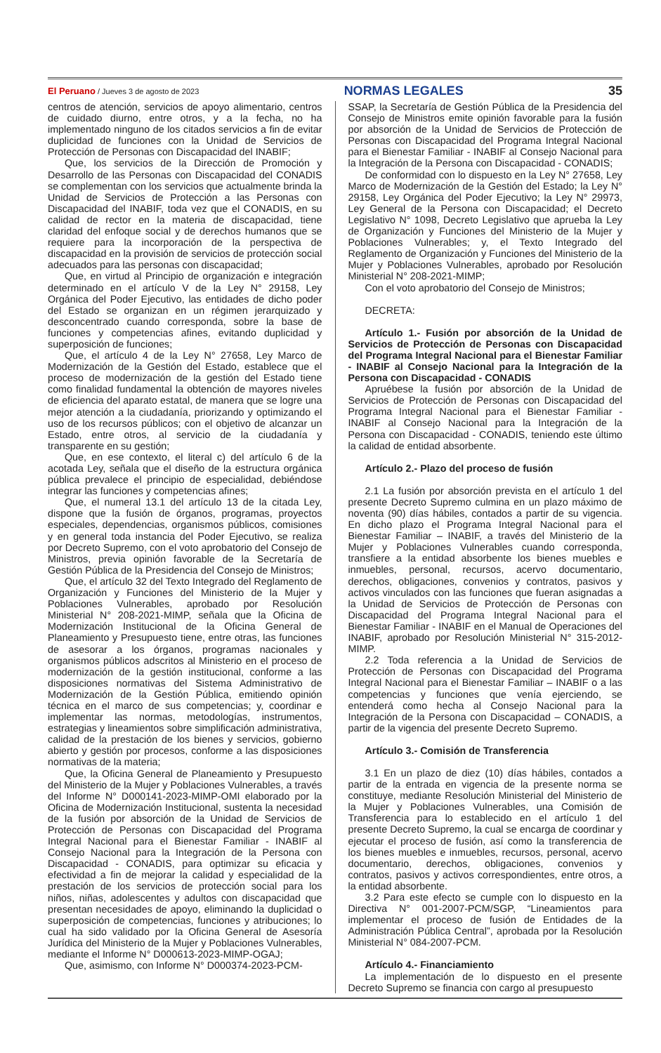El Peruano / Jueves 3 de agosto de 2023 NORMAS LEGALES 35
centros de atención, servicios de apoyo alimentario, centros de cuidado diurno, entre otros, y a la fecha, no ha implementado ninguno de los citados servicios a fin de evitar duplicidad de funciones con la Unidad de Servicios de Protección de Personas con Discapacidad del INABIF;
Que, los servicios de la Dirección de Promoción y Desarrollo de las Personas con Discapacidad del CONADIS se complementan con los servicios que actualmente brinda la Unidad de Servicios de Protección a las Personas con Discapacidad del INABIF, toda vez que el CONADIS, en su calidad de rector en la materia de discapacidad, tiene claridad del enfoque social y de derechos humanos que se requiere para la incorporación de la perspectiva de discapacidad en la provisión de servicios de protección social adecuados para las personas con discapacidad;
Que, en virtud al Principio de organización e integración determinado en el artículo V de la Ley N° 29158, Ley Orgánica del Poder Ejecutivo, las entidades de dicho poder del Estado se organizan en un régimen jerarquizado y desconcentrado cuando corresponda, sobre la base de funciones y competencias afines, evitando duplicidad y superposición de funciones;
Que, el artículo 4 de la Ley N° 27658, Ley Marco de Modernización de la Gestión del Estado, establece que el proceso de modernización de la gestión del Estado tiene como finalidad fundamental la obtención de mayores niveles de eficiencia del aparato estatal, de manera que se logre una mejor atención a la ciudadanía, priorizando y optimizando el uso de los recursos públicos; con el objetivo de alcanzar un Estado, entre otros, al servicio de la ciudadanía y transparente en su gestión;
Que, en ese contexto, el literal c) del artículo 6 de la acotada Ley, señala que el diseño de la estructura orgánica pública prevalece el principio de especialidad, debiéndose integrar las funciones y competencias afines;
Que, el numeral 13.1 del artículo 13 de la citada Ley, dispone que la fusión de órganos, programas, proyectos especiales, dependencias, organismos públicos, comisiones y en general toda instancia del Poder Ejecutivo, se realiza por Decreto Supremo, con el voto aprobatorio del Consejo de Ministros, previa opinión favorable de la Secretaría de Gestión Pública de la Presidencia del Consejo de Ministros;
Que, el artículo 32 del Texto Integrado del Reglamento de Organización y Funciones del Ministerio de la Mujer y Poblaciones Vulnerables, aprobado por Resolución Ministerial N° 208-2021-MIMP, señala que la Oficina de Modernización Institucional de la Oficina General de Planeamiento y Presupuesto tiene, entre otras, las funciones de asesorar a los órganos, programas nacionales y organismos públicos adscritos al Ministerio en el proceso de modernización de la gestión institucional, conforme a las disposiciones normativas del Sistema Administrativo de Modernización de la Gestión Pública, emitiendo opinión técnica en el marco de sus competencias; y, coordinar e implementar las normas, metodologías, instrumentos, estrategias y lineamientos sobre simplificación administrativa, calidad de la prestación de los bienes y servicios, gobierno abierto y gestión por procesos, conforme a las disposiciones normativas de la materia;
Que, la Oficina General de Planeamiento y Presupuesto del Ministerio de la Mujer y Poblaciones Vulnerables, a través del Informe N° D000141-2023-MIMP-OMI elaborado por la Oficina de Modernización Institucional, sustenta la necesidad de la fusión por absorción de la Unidad de Servicios de Protección de Personas con Discapacidad del Programa Integral Nacional para el Bienestar Familiar - INABIF al Consejo Nacional para la Integración de la Persona con Discapacidad - CONADIS, para optimizar su eficacia y efectividad a fin de mejorar la calidad y especialidad de la prestación de los servicios de protección social para los niños, niñas, adolescentes y adultos con discapacidad que presentan necesidades de apoyo, eliminando la duplicidad o superposición de competencias, funciones y atribuciones; lo cual ha sido validado por la Oficina General de Asesoría Jurídica del Ministerio de la Mujer y Poblaciones Vulnerables, mediante el Informe N° D000613-2023-MIMP-OGAJ;
Que, asimismo, con Informe N° D000374-2023-PCM-
SSAP, la Secretaría de Gestión Pública de la Presidencia del Consejo de Ministros emite opinión favorable para la fusión por absorción de la Unidad de Servicios de Protección de Personas con Discapacidad del Programa Integral Nacional para el Bienestar Familiar - INABIF al Consejo Nacional para la Integración de la Persona con Discapacidad - CONADIS;
De conformidad con lo dispuesto en la Ley N° 27658, Ley Marco de Modernización de la Gestión del Estado; la Ley N° 29158, Ley Orgánica del Poder Ejecutivo; la Ley N° 29973, Ley General de la Persona con Discapacidad; el Decreto Legislativo N° 1098, Decreto Legislativo que aprueba la Ley de Organización y Funciones del Ministerio de la Mujer y Poblaciones Vulnerables; y, el Texto Integrado del Reglamento de Organización y Funciones del Ministerio de la Mujer y Poblaciones Vulnerables, aprobado por Resolución Ministerial N° 208-2021-MIMP;
Con el voto aprobatorio del Consejo de Ministros;
DECRETA:
Artículo 1.- Fusión por absorción de la Unidad de Servicios de Protección de Personas con Discapacidad del Programa Integral Nacional para el Bienestar Familiar - INABIF al Consejo Nacional para la Integración de la Persona con Discapacidad - CONADIS
Apruébese la fusión por absorción de la Unidad de Servicios de Protección de Personas con Discapacidad del Programa Integral Nacional para el Bienestar Familiar - INABIF al Consejo Nacional para la Integración de la Persona con Discapacidad - CONADIS, teniendo este último la calidad de entidad absorbente.
Artículo 2.- Plazo del proceso de fusión
2.1 La fusión por absorción prevista en el artículo 1 del presente Decreto Supremo culmina en un plazo máximo de noventa (90) días hábiles, contados a partir de su vigencia. En dicho plazo el Programa Integral Nacional para el Bienestar Familiar – INABIF, a través del Ministerio de la Mujer y Poblaciones Vulnerables cuando corresponda, transfiere a la entidad absorbente los bienes muebles e inmuebles, personal, recursos, acervo documentario, derechos, obligaciones, convenios y contratos, pasivos y activos vinculados con las funciones que fueran asignadas a la Unidad de Servicios de Protección de Personas con Discapacidad del Programa Integral Nacional para el Bienestar Familiar - INABIF en el Manual de Operaciones del INABIF, aprobado por Resolución Ministerial N° 315-2012-MIMP.
2.2 Toda referencia a la Unidad de Servicios de Protección de Personas con Discapacidad del Programa Integral Nacional para el Bienestar Familiar – INABIF o a las competencias y funciones que venía ejerciendo, se entenderá como hecha al Consejo Nacional para la Integración de la Persona con Discapacidad – CONADIS, a partir de la vigencia del presente Decreto Supremo.
Artículo 3.- Comisión de Transferencia
3.1 En un plazo de diez (10) días hábiles, contados a partir de la entrada en vigencia de la presente norma se constituye, mediante Resolución Ministerial del Ministerio de la Mujer y Poblaciones Vulnerables, una Comisión de Transferencia para lo establecido en el artículo 1 del presente Decreto Supremo, la cual se encarga de coordinar y ejecutar el proceso de fusión, así como la transferencia de los bienes muebles e inmuebles, recursos, personal, acervo documentario, derechos, obligaciones, convenios y contratos, pasivos y activos correspondientes, entre otros, a la entidad absorbente.
3.2 Para este efecto se cumple con lo dispuesto en la Directiva N° 001-2007-PCM/SGP, “Lineamientos para implementar el proceso de fusión de Entidades de la Administración Pública Central”, aprobada por la Resolución Ministerial N° 084-2007-PCM.
Artículo 4.- Financiamiento
La implementación de lo dispuesto en el presente Decreto Supremo se financia con cargo al presupuesto